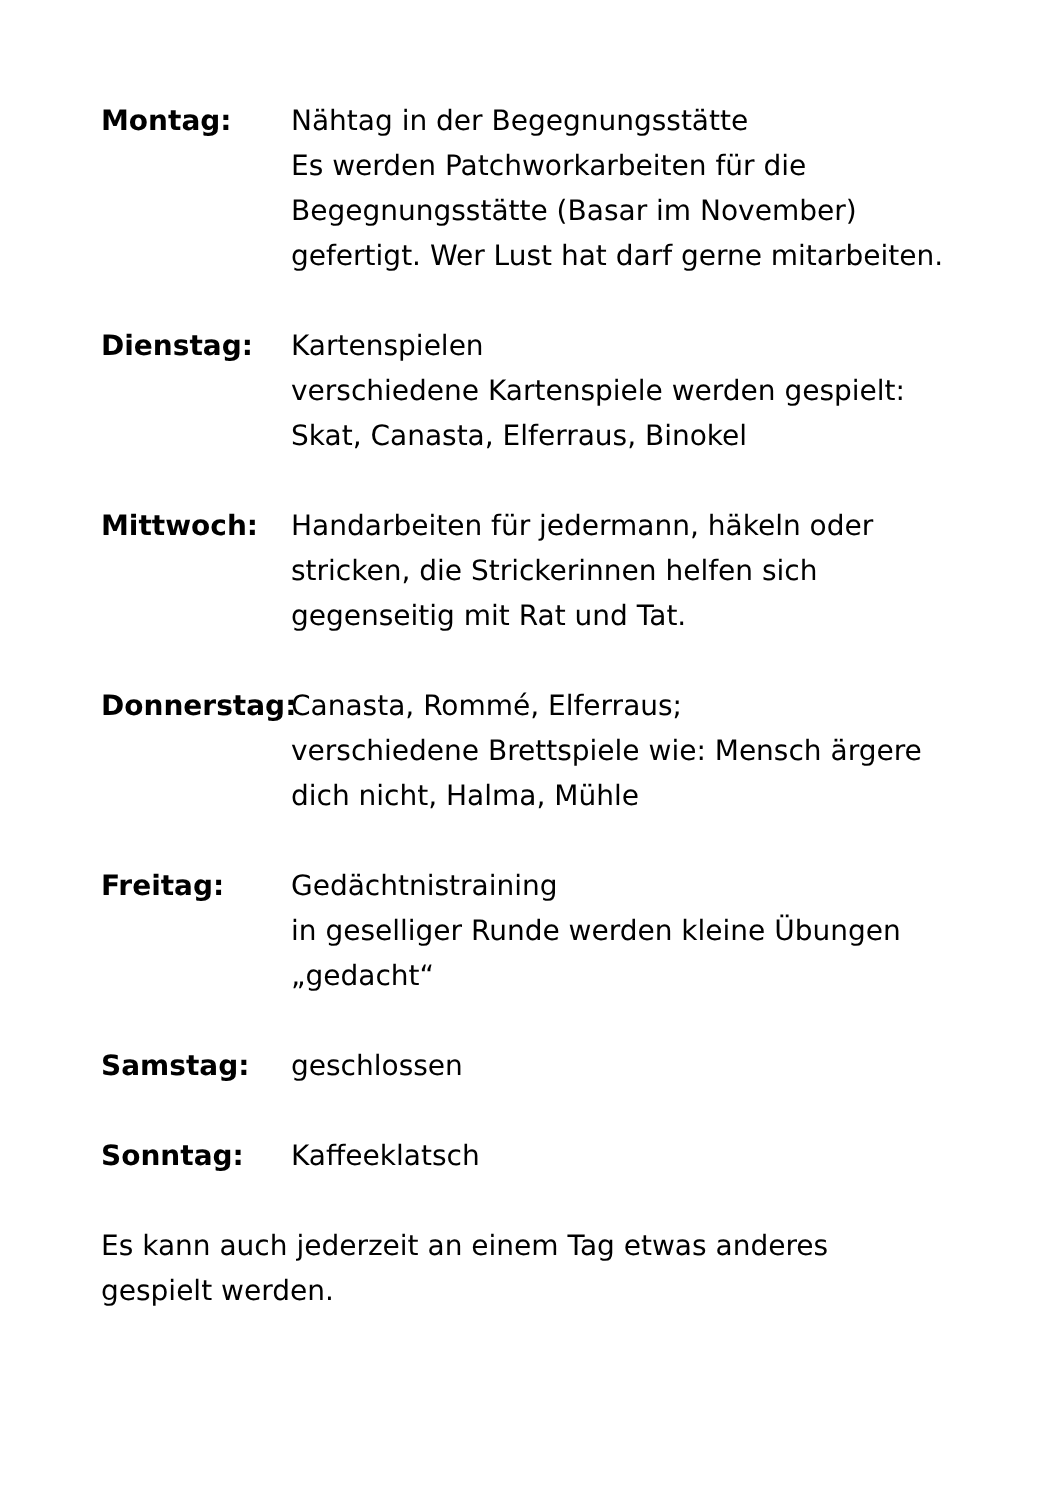Montag: Nähtag in der Begegnungsstätte
Es werden Patchworkarbeiten für die Begegnungsstätte (Basar im November) gefertigt. Wer Lust hat darf gerne mitarbeiten.
Dienstag: Kartenspielen
verschiedene Kartenspiele werden gespielt: Skat, Canasta, Elferraus, Binokel
Mittwoch: Handarbeiten für jedermann, häkeln oder stricken, die Strickerinnen helfen sich gegenseitig mit Rat und Tat.
Donnerstag: Canasta, Rommé, Elferraus;
verschiedene Brettspiele wie: Mensch ärgere dich nicht, Halma, Mühle
Freitag: Gedächtnistraining
in geselliger Runde werden kleine Übungen „gedacht“
Samstag: geschlossen
Sonntag: Kaffeeklatsch
Es kann auch jederzeit an einem Tag etwas anderes gespielt werden.